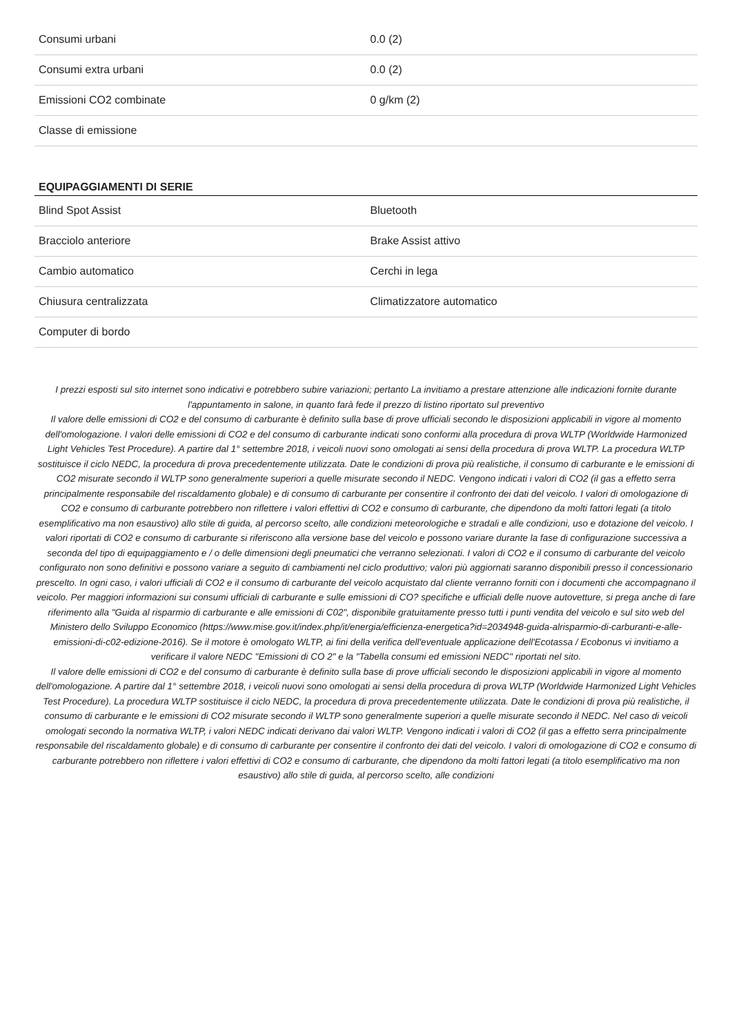| Consumi urbani | 0.0 (2) |
| Consumi extra urbani | 0.0 (2) |
| Emissioni CO2 combinate | 0 g/km (2) |
| Classe di emissione | |
EQUIPAGGIAMENTI DI SERIE
| Blind Spot Assist | Bluetooth |
| Bracciolo anteriore | Brake Assist attivo |
| Cambio automatico | Cerchi in lega |
| Chiusura centralizzata | Climatizzatore automatico |
| Computer di bordo | |
I prezzi esposti sul sito internet sono indicativi e potrebbero subire variazioni; pertanto La invitiamo a prestare attenzione alle indicazioni fornite durante l'appuntamento in salone, in quanto farà fede il prezzo di listino riportato sul preventivo
Il valore delle emissioni di CO2 e del consumo di carburante è definito sulla base di prove ufficiali secondo le disposizioni applicabili in vigore al momento dell'omologazione. I valori delle emissioni di CO2 e del consumo di carburante indicati sono conformi alla procedura di prova WLTP (Worldwide Harmonized Light Vehicles Test Procedure). A partire dal 1° settembre 2018, i veicoli nuovi sono omologati ai sensi della procedura di prova WLTP. La procedura WLTP sostituisce il ciclo NEDC, la procedura di prova precedentemente utilizzata. Date le condizioni di prova più realistiche, il consumo di carburante e le emissioni di CO2 misurate secondo il WLTP sono generalmente superiori a quelle misurate secondo il NEDC. Vengono indicati i valori di CO2 (il gas a effetto serra principalmente responsabile del riscaldamento globale) e di consumo di carburante per consentire il confronto dei dati del veicolo. I valori di omologazione di CO2 e consumo di carburante potrebbero non riflettere i valori effettivi di CO2 e consumo di carburante, che dipendono da molti fattori legati (a titolo esemplificativo ma non esaustivo) allo stile di guida, al percorso scelto, alle condizioni meteorologiche e stradali e alle condizioni, uso e dotazione del veicolo. I valori riportati di CO2 e consumo di carburante si riferiscono alla versione base del veicolo e possono variare durante la fase di configurazione successiva a seconda del tipo di equipaggiamento e / o delle dimensioni degli pneumatici che verranno selezionati. I valori di CO2 e il consumo di carburante del veicolo configurato non sono definitivi e possono variare a seguito di cambiamenti nel ciclo produttivo; valori più aggiornati saranno disponibili presso il concessionario prescelto. In ogni caso, i valori ufficiali di CO2 e il consumo di carburante del veicolo acquistato dal cliente verranno forniti con i documenti che accompagnano il veicolo. Per maggiori informazioni sui consumi ufficiali di carburante e sulle emissioni di CO? specifiche e ufficiali delle nuove autovetture, si prega anche di fare riferimento alla "Guida al risparmio di carburante e alle emissioni di C02", disponibile gratuitamente presso tutti i punti vendita del veicolo e sul sito web del Ministero dello Sviluppo Economico (https://www.mise.gov.it/index.php/it/energia/efficienza-energetica?id=2034948-guida-alrisparmio-di-carburanti-e-alle-emissioni-di-c02-edizione-2016). Se il motore è omologato WLTP, ai fini della verifica dell'eventuale applicazione dell'Ecotassa / Ecobonus vi invitiamo a verificare il valore NEDC "Emissioni di CO 2" e la "Tabella consumi ed emissioni NEDC" riportati nel sito.
Il valore delle emissioni di CO2 e del consumo di carburante è definito sulla base di prove ufficiali secondo le disposizioni applicabili in vigore al momento dell'omologazione. A partire dal 1° settembre 2018, i veicoli nuovi sono omologati ai sensi della procedura di prova WLTP (Worldwide Harmonized Light Vehicles Test Procedure). La procedura WLTP sostituisce il ciclo NEDC, la procedura di prova precedentemente utilizzata. Date le condizioni di prova più realistiche, il consumo di carburante e le emissioni di CO2 misurate secondo il WLTP sono generalmente superiori a quelle misurate secondo il NEDC. Nel caso di veicoli omologati secondo la normativa WLTP, i valori NEDC indicati derivano dai valori WLTP. Vengono indicati i valori di CO2 (il gas a effetto serra principalmente responsabile del riscaldamento globale) e di consumo di carburante per consentire il confronto dei dati del veicolo. I valori di omologazione di CO2 e consumo di carburante potrebbero non riflettere i valori effettivi di CO2 e consumo di carburante, che dipendono da molti fattori legati (a titolo esemplificativo ma non esaustivo) allo stile di guida, al percorso scelto, alle condizioni